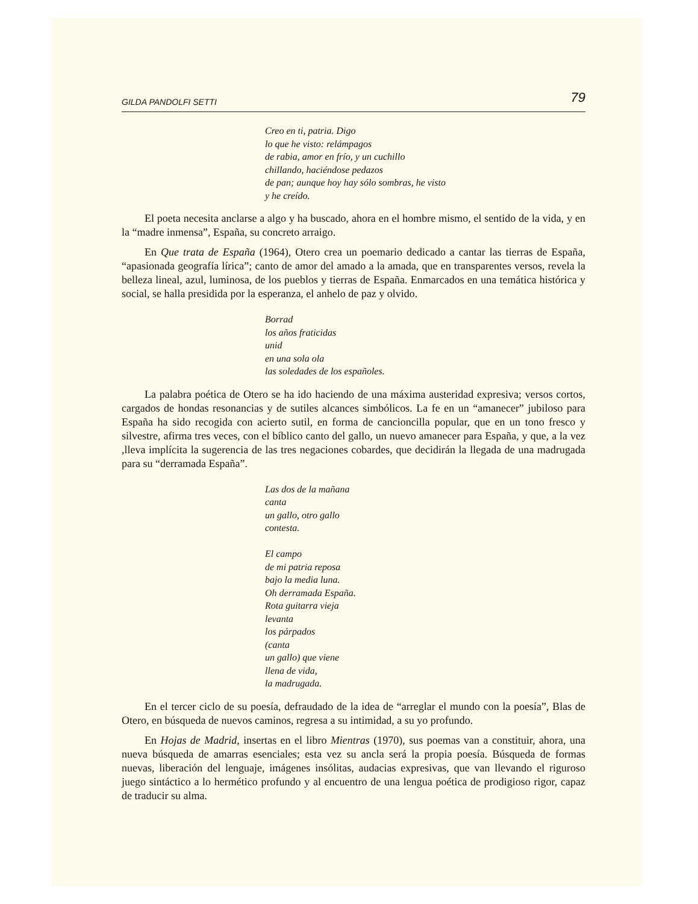GILDA PANDOLFI SETTI 79
Creo en ti, patria. Digo
lo que he visto: relámpagos
de rabia, amor en frío, y un cuchillo
chillando, haciéndose pedazos
de pan; aunque hoy hay sólo sombras, he visto
y he creído.
El poeta necesita anclarse a algo y ha buscado, ahora en el hombre mismo, el sentido de la vida, y en la “madre inmensa”, España, su concreto arraigo.
En Que trata de España (1964), Otero crea un poemario dedicado a cantar las tierras de España, “apasionada geografía lírica”; canto de amor del amado a la amada, que en transparentes versos, revela la belleza lineal, azul, luminosa, de los pueblos y tierras de España. Enmarcados en una temática histórica y social, se halla presidida por la esperanza, el anhelo de paz y olvido.
Borrad
los años fraticidas
unid
en una sola ola
las soledades de los españoles.
La palabra poética de Otero se ha ido haciendo de una máxima austeridad expresiva; versos cortos, cargados de hondas resonancias y de sutiles alcances simbólicos. La fe en un “amanecer” jubiloso para España ha sido recogida con acierto sutil, en forma de cancioncilla popular, que en un tono fresco y silvestre, afirma tres veces, con el bíblico canto del gallo, un nuevo amanecer para España, y que, a la vez ,lleva implícita la sugerencia de las tres negaciones cobardes, que decidirán la llegada de una madrugada para su “derramada España”.
Las dos de la mañana
canta
un gallo, otro gallo
contesta.
El campo
de mi patria reposa
bajo la media luna.
Oh derramada España.
Rota guitarra vieja
levanta
los párpados
(canta
un gallo) que viene
llena de vida,
la madrugada.
En el tercer ciclo de su poesía, defraudado de la idea de “arreglar el mundo con la poesía”, Blas de Otero, en búsqueda de nuevos caminos, regresa a su intimidad, a su yo profundo.
En Hojas de Madrid, insertas en el libro Mientras (1970), sus poemas van a constituir, ahora, una nueva búsqueda de amarras esenciales; esta vez su ancla será la propia poesía. Búsqueda de formas nuevas, liberación del lenguaje, imágenes insólitas, audacias expresivas, que van llevando el riguroso juego sintáctico a lo hermético profundo y al encuentro de una lengua poética de prodigioso rigor, capaz de traducir su alma.